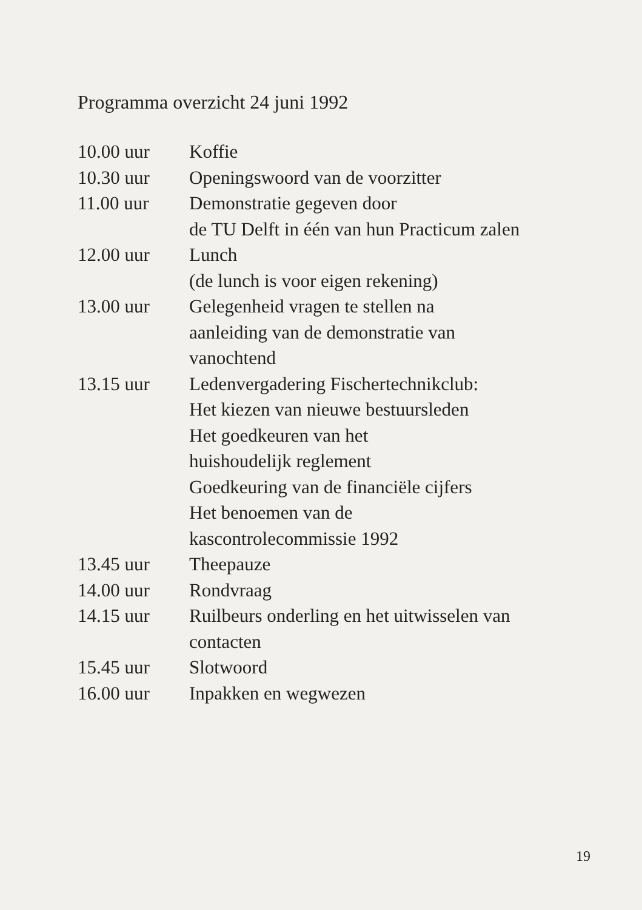Programma overzicht 24 juni 1992
| 10.00 uur | Koffie |
| 10.30 uur | Openingswoord van de voorzitter |
| 11.00 uur | Demonstratie gegeven door de TU Delft in één van hun Practicum zalen |
| 12.00 uur | Lunch (de lunch is voor eigen rekening) |
| 13.00 uur | Gelegenheid vragen te stellen na aanleiding van de demonstratie van vanochtend |
| 13.15 uur | Ledenvergadering Fischertechnikclub: Het kiezen van nieuwe bestuursleden Het goedkeuren van het huishoudelijk reglement Goedkeuring van de financiële cijfers Het benoemen van de kascontrolecommissie 1992 |
| 13.45 uur | Theepauze |
| 14.00 uur | Rondvraag |
| 14.15 uur | Ruilbeurs onderling en het uitwisselen van contacten |
| 15.45 uur | Slotwoord |
| 16.00 uur | Inpakken en wegwezen |
19